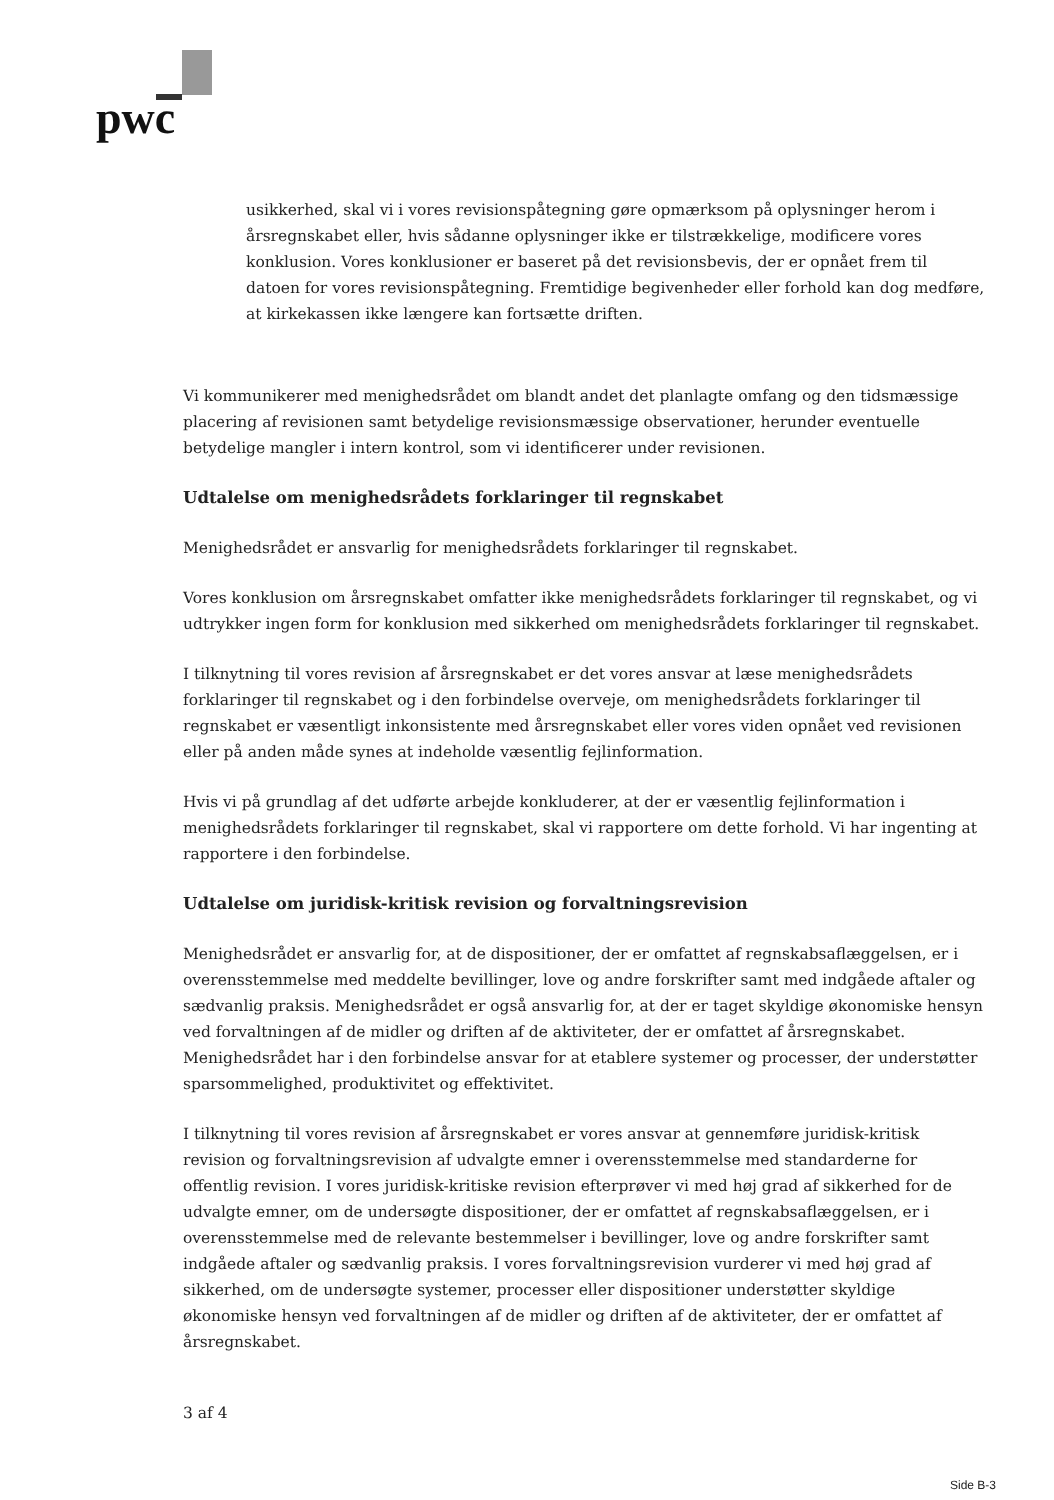pwc
usikkerhed, skal vi i vores revisionspåtegning gøre opmærksom på oplysninger herom i årsregnskabet eller, hvis sådanne oplysninger ikke er tilstrækkelige, modificere vores konklusion. Vores konklusioner er baseret på det revisionsbevis, der er opnået frem til datoen for vores revisionspåtegning. Fremtidige begivenheder eller forhold kan dog medføre, at kirkekassen ikke længere kan fortsætte driften.
Vi kommunikerer med menighedsrådet om blandt andet det planlagte omfang og den tidsmæssige placering af revisionen samt betydelige revisionsmæssige observationer, herunder eventuelle betydelige mangler i intern kontrol, som vi identificerer under revisionen.
Udtalelse om menighedsrådets forklaringer til regnskabet
Menighedsrådet er ansvarlig for menighedsrådets forklaringer til regnskabet.
Vores konklusion om årsregnskabet omfatter ikke menighedsrådets forklaringer til regnskabet, og vi udtrykker ingen form for konklusion med sikkerhed om menighedsrådets forklaringer til regnskabet.
I tilknytning til vores revision af årsregnskabet er det vores ansvar at læse menighedsrådets forklaringer til regnskabet og i den forbindelse overveje, om menighedsrådets forklaringer til regnskabet er væsentligt inkonsistente med årsregnskabet eller vores viden opnået ved revisionen eller på anden måde synes at indeholde væsentlig fejlinformation.
Hvis vi på grundlag af det udførte arbejde konkluderer, at der er væsentlig fejlinformation i menighedsrådets forklaringer til regnskabet, skal vi rapportere om dette forhold. Vi har ingenting at rapportere i den forbindelse.
Udtalelse om juridisk-kritisk revision og forvaltningsrevision
Menighedsrådet er ansvarlig for, at de dispositioner, der er omfattet af regnskabsaflæggelsen, er i overensstemmelse med meddelte bevillinger, love og andre forskrifter samt med indgåede aftaler og sædvanlig praksis. Menighedsrådet er også ansvarlig for, at der er taget skyldige økonomiske hensyn ved forvaltningen af de midler og driften af de aktiviteter, der er omfattet af årsregnskabet. Menighedsrådet har i den forbindelse ansvar for at etablere systemer og processer, der understøtter sparsommelighed, produktivitet og effektivitet.
I tilknytning til vores revision af årsregnskabet er vores ansvar at gennemføre juridisk-kritisk revision og forvaltningsrevision af udvalgte emner i overensstemmelse med standarderne for offentlig revision. I vores juridisk-kritiske revision efterprøver vi med høj grad af sikkerhed for de udvalgte emner, om de undersøgte dispositioner, der er omfattet af regnskabsaflæggelsen, er i overensstemmelse med de relevante bestemmelser i bevillinger, love og andre forskrifter samt indgåede aftaler og sædvanlig praksis. I vores forvaltningsrevision vurderer vi med høj grad af sikkerhed, om de undersøgte systemer, processer eller dispositioner understøtter skyldige økonomiske hensyn ved forvaltningen af de midler og driften af de aktiviteter, der er omfattet af årsregnskabet.
3 af 4
Side B-3